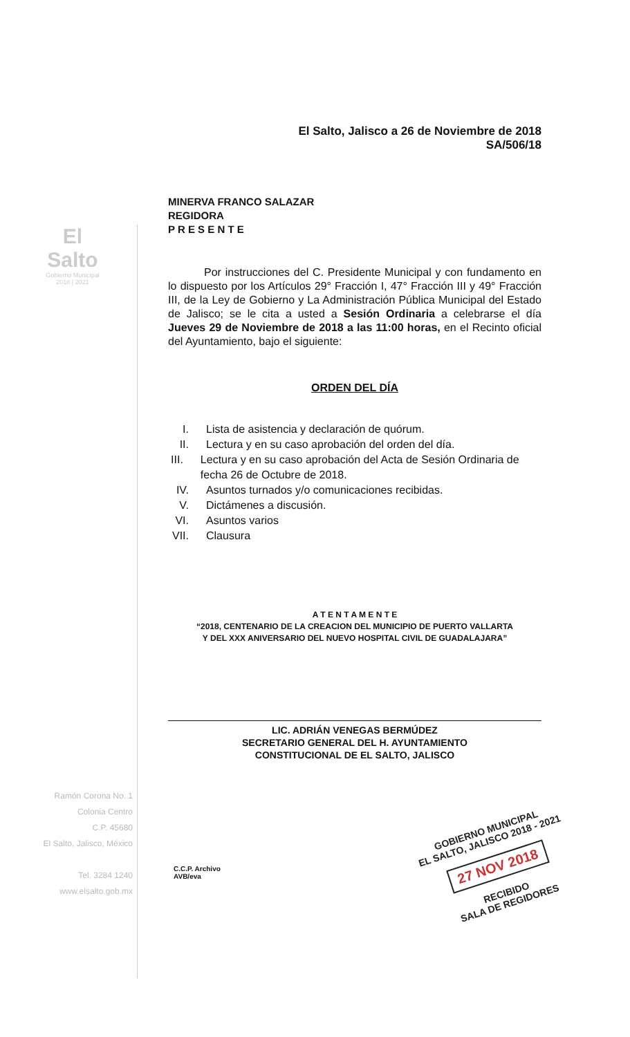El Salto
Gobierno Municipal
2018 | 2021
Ramón Corona No. 1
Colonia Centro
C.P. 45680
El Salto, Jalisco, México
Tel. 3284 1240
www.elsalto.gob.mx
El Salto, Jalisco a 26 de Noviembre de 2018
SA/506/18
MINERVA FRANCO SALAZAR
REGIDORA
P R E S E N T E
Por instrucciones del C. Presidente Municipal y con fundamento en lo dispuesto por los Artículos 29° Fracción I, 47° Fracción III y 49° Fracción III, de la Ley de Gobierno y La Administración Pública Municipal del Estado de Jalisco; se le cita a usted a Sesión Ordinaria a celebrarse el día Jueves 29 de Noviembre de 2018 a las 11:00 horas, en el Recinto oficial del Ayuntamiento, bajo el siguiente:
ORDEN DEL DÍA
I. Lista de asistencia y declaración de quórum.
II. Lectura y en su caso aprobación del orden del día.
III. Lectura y en su caso aprobación del Acta de Sesión Ordinaria de fecha 26 de Octubre de 2018.
IV. Asuntos turnados y/o comunicaciones recibidas.
V. Dictámenes a discusión.
VI. Asuntos varios
VII. Clausura
A T E N T A M E N T E
“2018, CENTENARIO DE LA CREACION DEL MUNICIPIO DE PUERTO VALLARTA
Y DEL XXX ANIVERSARIO DEL NUEVO HOSPITAL CIVIL DE GUADALAJARA”
LIC. ADRIÁN VENEGAS BERMÚDEZ
SECRETARIO GENERAL DEL H. AYUNTAMIENTO
CONSTITUCIONAL DE EL SALTO, JALISCO
C.C.P. Archivo
AVB/eva
GOBIERNO MUNICIPAL
EL SALTO, JALISCO 2018 - 2021
27 NOV 2018
RECIBIDO
SALA DE REGIDORES